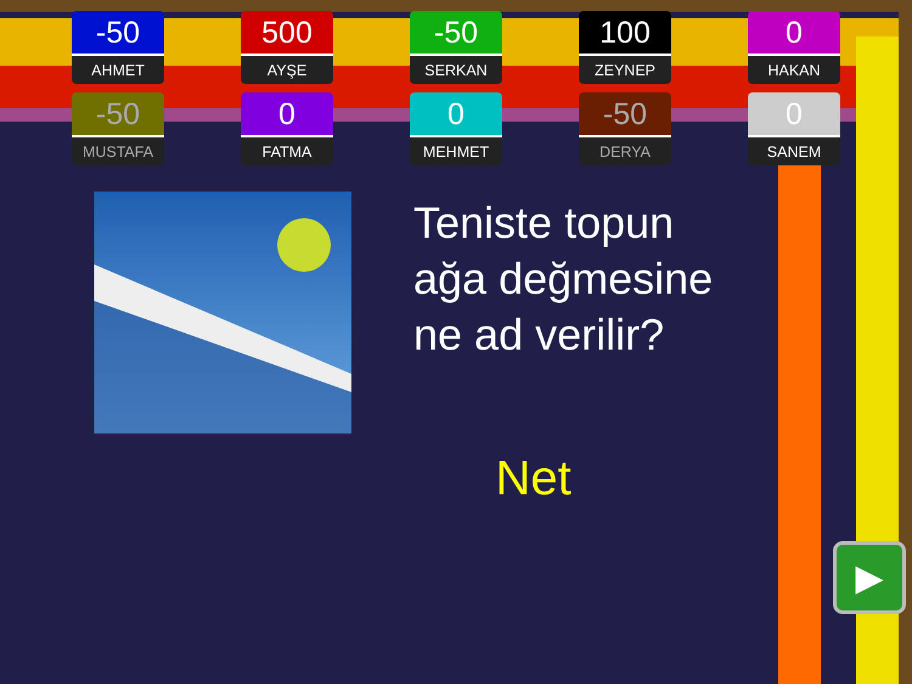-50
AHMET
500
AYŞE
-50
SERKAN
100
ZEYNEP
0
HAKAN
-50
MUSTAFA
0
FATMA
0
MEHMET
-50
DERYA
0
SANEM
Teniste topun ağa değmesine ne ad verilir?
Net
▶